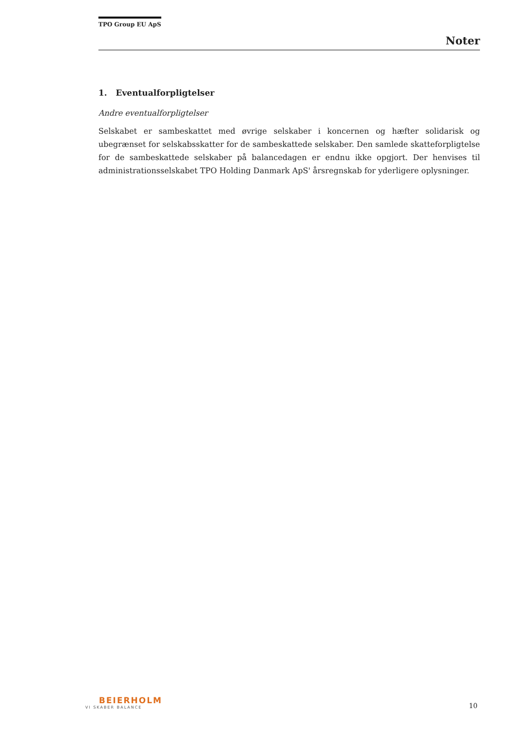TPO Group EU ApS
Noter
1. Eventualforpligtelser
Andre eventualforpligtelser
Selskabet er sambeskattet med øvrige selskaber i koncernen og hæfter solidarisk og ubegrænset for selskabsskatter for de sambeskattede selskaber. Den samlede skatteforpligtelse for de sambeskattede selskaber på balancedagen er endnu ikke opgjort. Der henvises til administrationsselskabet TPO Holding Danmark ApS' årsregnskab for yderligere oplysninger.
BEIERHOLM
VI SKABER BALANCE
10